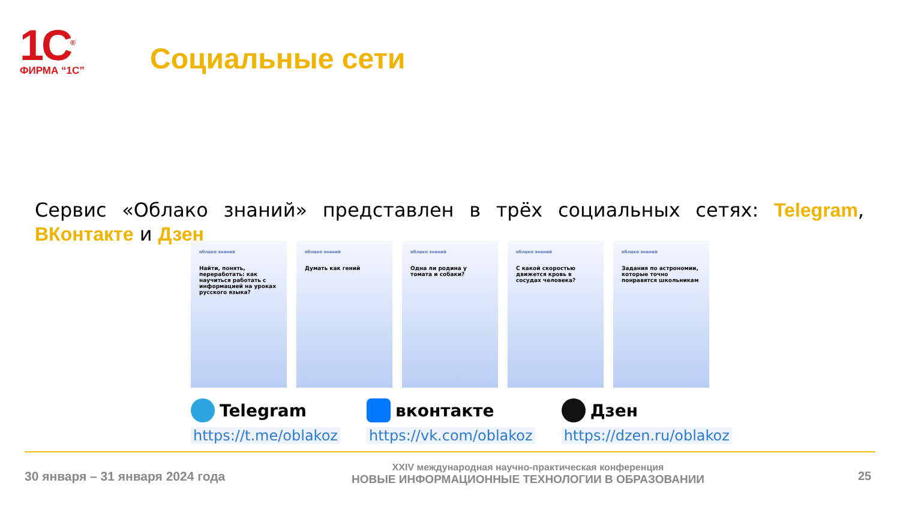1С<sup>®</sup>
ФИРМА “1С”
Социальные сети
Сервис «Облако знаний» представлен в трёх социальных сетях: Telegram, ВКонтакте и Дзен
облако знаний
Найти, понять, переработать: как научиться работать с информацией на уроках русского языка?
облако знаний
Думать как гений
облако знаний
Одна ли родина у томата и собаки?
облако знаний
С какой скоростью движется кровь в сосудах человека?
облако знаний
Задания по астрономии, которые точно понравятся школьникам
Telegram
https://t.me/oblakoz
вконтакте
https://vk.com/oblakoz
Дзен
https://dzen.ru/oblakoz
30 января – 31 января 2024 года
XXIV международная научно-практическая конференция
НОВЫЕ ИНФОРМАЦИОННЫЕ ТЕХНОЛОГИИ В ОБРАЗОВАНИИ
25